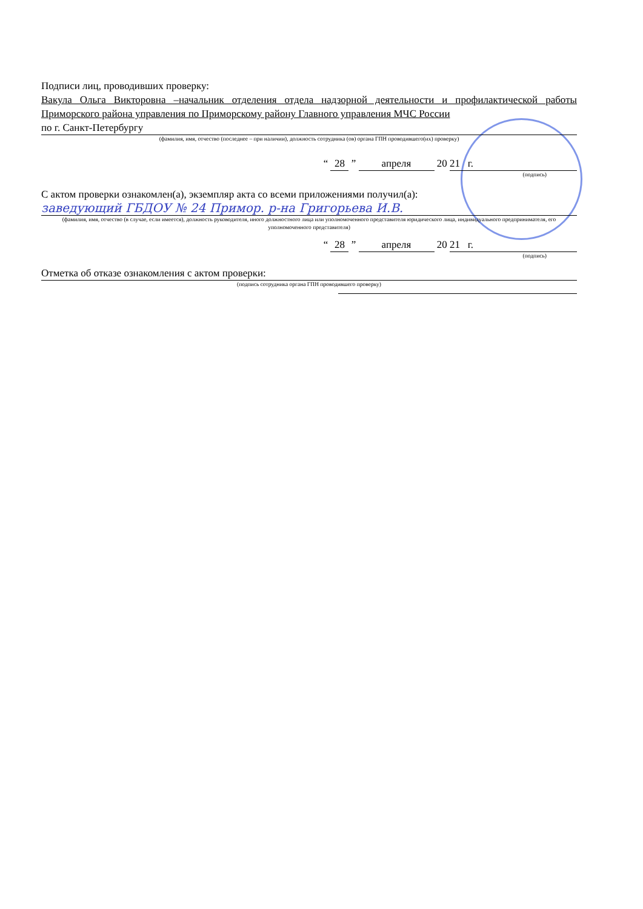Подписи лиц, проводивших проверку:
Вакула Ольга Викторовна –начальник отделения отдела надзорной деятельности и профилактической работы Приморского района управления по Приморскому району Главного управления МЧС России
по г. Санкт-Петербургу
(фамилия, имя, отчество (последнее – при наличии), должность сотрудника (ов) органа ГПН проводившего(их) проверку)
“ 28 ” апреля 20 21 г.
(подпись)
С актом проверки ознакомлен(а), экземпляр акта со всеми приложениями получил(а):
заведующий ГБДОУ № 24 Примор. р-на Григорьева И.В.
(фамилия, имя, отчество (в случае, если имеется), должность руководителя, иного должностного лица или уполномоченного представителя юридического лица, индивидуального предпринимателя, его уполномоченного представителя)
“ 28 ” апреля 20 21 г.
(подпись)
Отметка об отказе ознакомления с актом проверки:
(подпись сотрудника органа ГПН проводившего проверку)